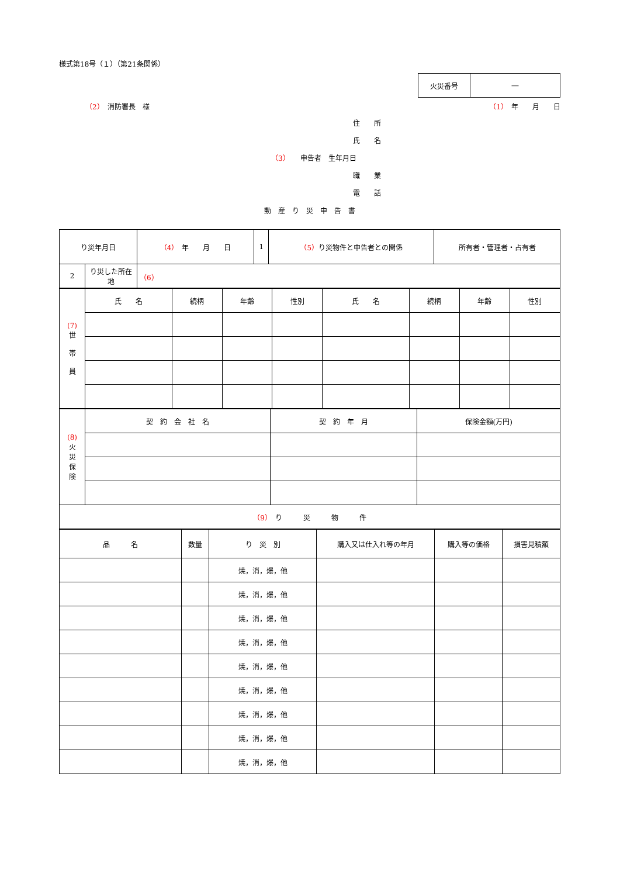様式第18号（１）（第21条関係）
| 火災番号 | ― |
（2）　消防署長　様 （1）　年　　月　　日
住　　所
氏　　名
（3）　　申告者　生年月日
職　　業
電　　話
動　産　り　災　申　告　書
| り災年月日 | | （4） 年 月 日 | 1 | （5） り災物件と申告者との関係 | 所有者・管理者・占有者 |
| 2 | り災した所在地 | （6） | | | |
| (7) 世 帯 員 | 氏 名 | 続柄 | 年齢 | 性別 | 氏 名 | 続柄 | 年齢 | 性別 |
| (8) 火 災 保 険 | 契 約 会 社 名 | 契 約 年 月 | 保険金額(万円) |
| （9） り 災 物 件 | | | |
| 品 名 | 数量 | り 災 別 | 購入又は仕入れ等の年月 | 購入等の価格 | 損害見積額 |
| | | 焼，消，爆，他 | | | |
| | | 焼，消，爆，他 | | | |
| | | 焼，消，爆，他 | | | |
| | | 焼，消，爆，他 | | | |
| | | 焼，消，爆，他 | | | |
| | | 焼，消，爆，他 | | | |
| | | 焼，消，爆，他 | | | |
| | | 焼，消，爆，他 | | | |
| | | 焼，消，爆，他 | | | |